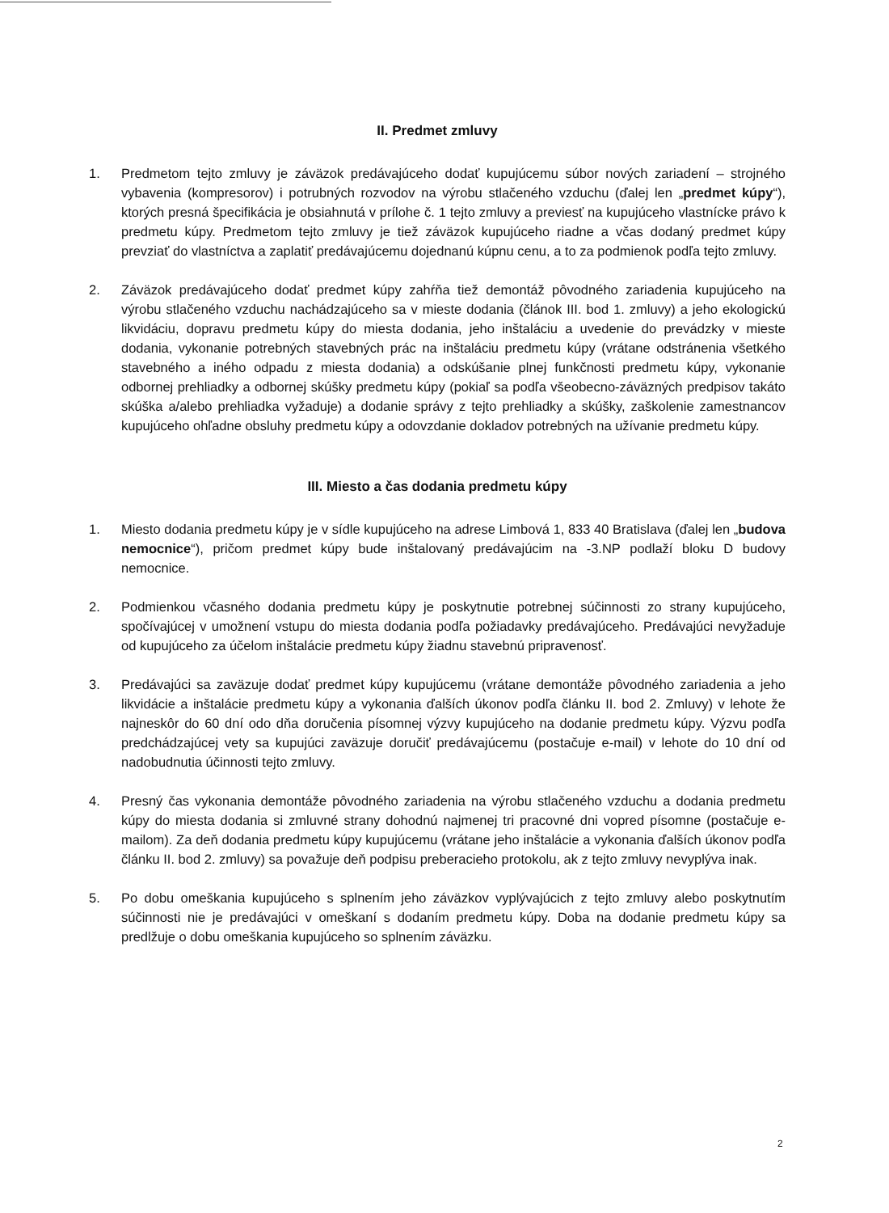II. Predmet zmluvy
1. Predmetom tejto zmluvy je záväzok predávajúceho dodať kupujúcemu súbor nových zariadení – strojného vybavenia (kompresorov) i potrubných rozvodov na výrobu stlačeného vzduchu (ďalej len „predmet kúpy“), ktorých presná špecifikácia je obsiahnutá v prílohe č. 1 tejto zmluvy a previesť na kupujúceho vlastnícke právo k predmetu kúpy. Predmetom tejto zmluvy je tiež záväzok kupujúceho riadne a včas dodaný predmet kúpy prevziať do vlastníctva a zaplatiť predávajúcemu dojednanú kúpnu cenu, a to za podmienok podľa tejto zmluvy.
2. Záväzok predávajúceho dodať predmet kúpy zahŕňa tiež demontáž pôvodného zariadenia kupujúceho na výrobu stlačeného vzduchu nachádzajúceho sa v mieste dodania (článok III. bod 1. zmluvy) a jeho ekologickú likvidáciu, dopravu predmetu kúpy do miesta dodania, jeho inštaláciu a uvedenie do prevádzky v mieste dodania, vykonanie potrebných stavebných prác na inštaláciu predmetu kúpy (vrátane odstránenia všetkého stavebného a iného odpadu z miesta dodania) a odskúšanie plnej funkčnosti predmetu kúpy, vykonanie odbornej prehliadky a odbornej skúšky predmetu kúpy (pokiaľ sa podľa všeobecno-záväzných predpisov takáto skúška a/alebo prehliadka vyžaduje) a dodanie správy z tejto prehliadky a skúšky, zaškolenie zamestnancov kupujúceho ohľadne obsluhy predmetu kúpy a odovzdanie dokladov potrebných na užívanie predmetu kúpy.
III. Miesto a čas dodania predmetu kúpy
1. Miesto dodania predmetu kúpy je v sídle kupujúceho na adrese Limbová 1, 833 40 Bratislava (ďalej len „budova nemocnice“), pričom predmet kúpy bude inštalovaný predávajúcim na -3.NP podlaží bloku D budovy nemocnice.
2. Podmienkou včasného dodania predmetu kúpy je poskytnutie potrebnej súčinnosti zo strany kupujúceho, spočívajúcej v umožnení vstupu do miesta dodania podľa požiadavky predávajúceho. Predávajúci nevyžaduje od kupujúceho za účelom inštalácie predmetu kúpy žiadnu stavebnú pripravenosť.
3. Predávajúci sa zaväzuje dodať predmet kúpy kupujúcemu (vrátane demontáže pôvodného zariadenia a jeho likvidácie a inštalácie predmetu kúpy a vykonania ďalších úkonov podľa článku II. bod 2. Zmluvy) v lehote že najneskôr do 60 dní odo dňa doručenia písomnej výzvy kupujúceho na dodanie predmetu kúpy. Výzvu podľa predchádzajúcej vety sa kupujúci zaväzuje doručiť predávajúcemu (postačuje e-mail) v lehote do 10 dní od nadobudnutia účinnosti tejto zmluvy.
4. Presný čas vykonania demontáže pôvodného zariadenia na výrobu stlačeného vzduchu a dodania predmetu kúpy do miesta dodania si zmluvné strany dohodnú najmenej tri pracovné dni vopred písomne (postačuje e-mailom). Za deň dodania predmetu kúpy kupujúcemu (vrátane jeho inštalácie a vykonania ďalších úkonov podľa článku II. bod 2. zmluvy) sa považuje deň podpisu preberacieho protokolu, ak z tejto zmluvy nevyplýva inak.
5. Po dobu omeškania kupujúceho s splnením jeho záväzkov vyplývajúcich z tejto zmluvy alebo poskytnutím súčinnosti nie je predávajúci v omeškaní s dodaním predmetu kúpy. Doba na dodanie predmetu kúpy sa predlžuje o dobu omeškania kupujúceho so splnením záväzku.
2